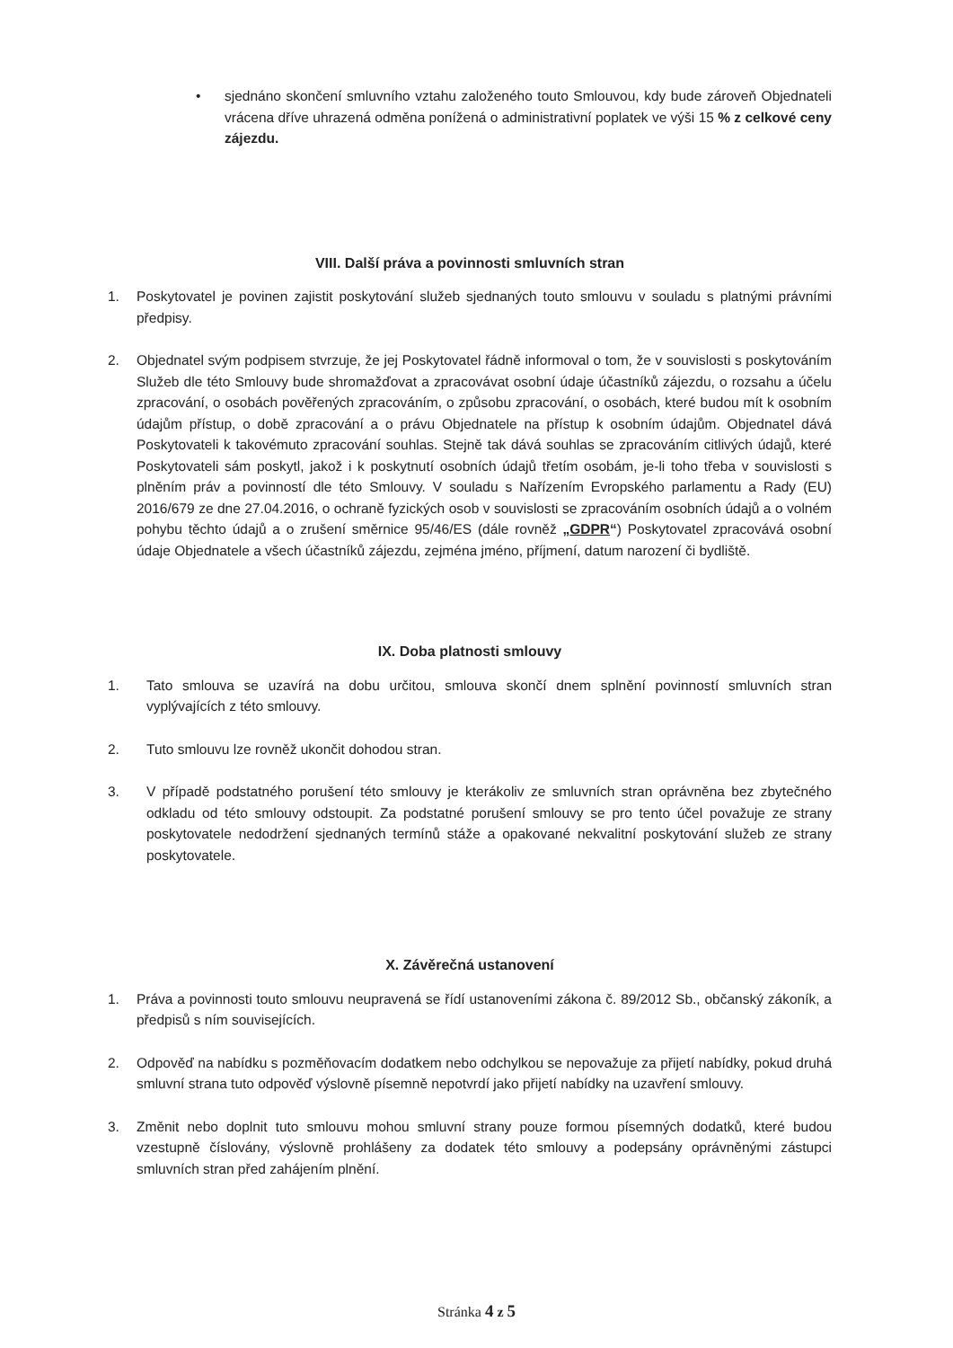• sjednáno skončení smluvního vztahu založeného touto Smlouvou, kdy bude zároveň Objednateli vrácena dříve uhrazená odměna ponížená o administrativní poplatek ve výši 15 % z celkové ceny zájezdu.
VIII. Další práva a povinnosti smluvních stran
1. Poskytovatel je povinen zajistit poskytování služeb sjednaných touto smlouvu v souladu s platnými právními předpisy.
2. Objednatel svým podpisem stvrzuje, že jej Poskytovatel řádně informoval o tom, že v souvislosti s poskytováním Služeb dle této Smlouvy bude shromažďovat a zpracovávat osobní údaje účastníků zájezdu, o rozsahu a účelu zpracování, o osobách pověřených zpracováním, o způsobu zpracování, o osobách, které budou mít k osobním údajům přístup, o době zpracování a o právu Objednatele na přístup k osobním údajům. Objednatel dává Poskytovateli k takovémuto zpracování souhlas. Stejně tak dává souhlas se zpracováním citlivých údajů, které Poskytovateli sám poskytl, jakož i k poskytnutí osobních údajů třetím osobám, je-li toho třeba v souvislosti s plněním práv a povinností dle této Smlouvy. V souladu s Nařízením Evropského parlamentu a Rady (EU) 2016/679 ze dne 27.04.2016, o ochraně fyzických osob v souvislosti se zpracováním osobních údajů a o volném pohybu těchto údajů a o zrušení směrnice 95/46/ES (dále rovněž „GDPR“) Poskytovatel zpracovává osobní údaje Objednatele a všech účastníků zájezdu, zejména jméno, příjmení, datum narození či bydliště.
IX. Doba platnosti smlouvy
1. Tato smlouva se uzavírá na dobu určitou, smlouva skončí dnem splnění povinností smluvních stran vyplývajících z této smlouvy.
2. Tuto smlouvu lze rovněž ukončit dohodou stran.
3. V případě podstatného porušení této smlouvy je kterákoliv ze smluvních stran oprávněna bez zbytečného odkladu od této smlouvy odstoupit. Za podstatné porušení smlouvy se pro tento účel považuje ze strany poskytovatele nedodržení sjednaných termínů stáže a opakované nekvalitní poskytování služeb ze strany poskytovatele.
X. Závěrečná ustanovení
1. Práva a povinnosti touto smlouvu neupravená se řídí ustanoveními zákona č. 89/2012 Sb., občanský zákoník, a předpisů s ním souvisejících.
2. Odpověď na nabídku s pozměňovacím dodatkem nebo odchylkou se nepovažuje za přijetí nabídky, pokud druhá smluvní strana tuto odpověď výslovně písemně nepotvrdí jako přijetí nabídky na uzavření smlouvy.
3. Změnit nebo doplnit tuto smlouvu mohou smluvní strany pouze formou písemných dodatků, které budou vzestupně číslovány, výslovně prohlášeny za dodatek této smlouvy a podepsány oprávněnými zástupci smluvních stran před zahájením plnění.
Stránka 4 z 5